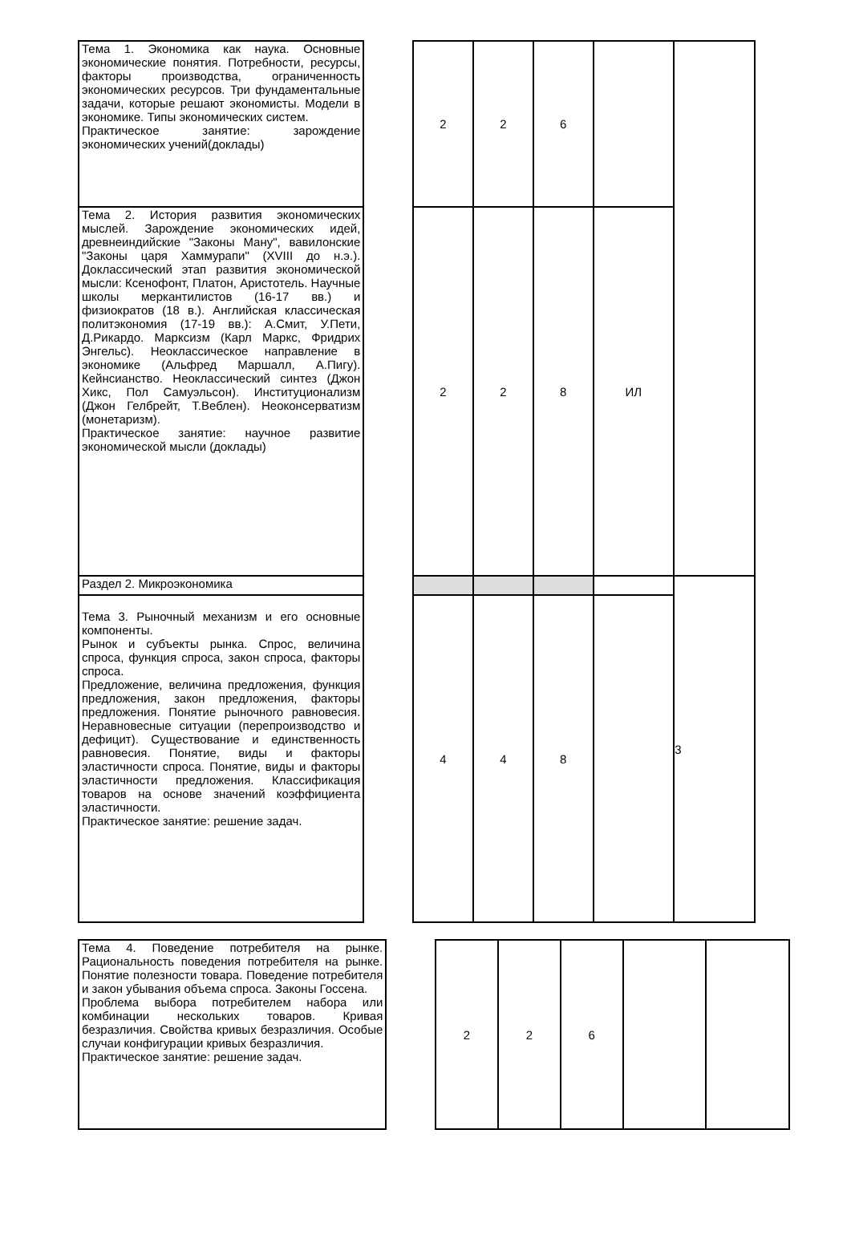| Тема 1. Экономика как наука. Основные экономические понятия. Потребности, ресурсы, факторы производства, ограниченность экономических ресурсов. Три фундаментальные задачи, которые решают экономисты. Модели в экономике. Типы экономических систем. Практическое занятие: зарождение экономических учений(доклады) | | 2 | 2 | 6 | | |
| Тема 2. История развития экономических мыслей. Зарождение экономических идей, древнеиндийские "Законы Ману", вавилонские "Законы царя Хаммурапи" (XVIII до н.э.). Доклассический этап развития экономической мысли: Ксенофонт, Платон, Аристотель. Научные школы меркантилистов (16-17 вв.) и физиократов (18 в.). Английская классическая политэкономия (17-19 вв.): А.Смит, У.Пети, Д.Рикардо. Марксизм (Карл Маркс, Фридрих Энгельс). Неоклассическое направление в экономике (Альфред Маршалл, А.Пигу). Кейнсианство. Неоклассический синтез (Джон Хикс, Пол Самуэльсон). Институционализм (Джон Гелбрейт, Т.Веблен). Неоконсерватизм (монетаризм). Практическое занятие: научное развитие экономической мысли (доклады) | | 2 | 2 | 8 | ИЛ | |
| Раздел 2. Микроэкономика | | | | | | 3 |
| Тема 3. Рыночный механизм и его основные компоненты. Рынок и субъекты рынка. Спрос, величина спроса, функция спроса, закон спроса, факторы спроса. Предложение, величина предложения, функция предложения, закон предложения, факторы предложения. Понятие рыночного равновесия. Неравновесные ситуации (перепроизводство и дефицит). Существование и единственность равновесия. Понятие, виды и факторы эластичности спроса. Понятие, виды и факторы эластичности предложения. Классификация товаров на основе значений коэффициента эластичности. Практическое занятие: решение задач. | | 4 | 4 | 8 | | |
| Тема 4. Поведение потребителя на рынке. Рациональность поведения потребителя на рынке. Понятие полезности товара. Поведение потребителя и закон убывания объема спроса. Законы Госсена. Проблема выбора потребителем набора или комбинации нескольких товаров. Кривая безразличия. Свойства кривых безразличия. Особые случаи конфигурации кривых безразличия. Практическое занятие: решение задач. | | 2 | 2 | 6 | | |